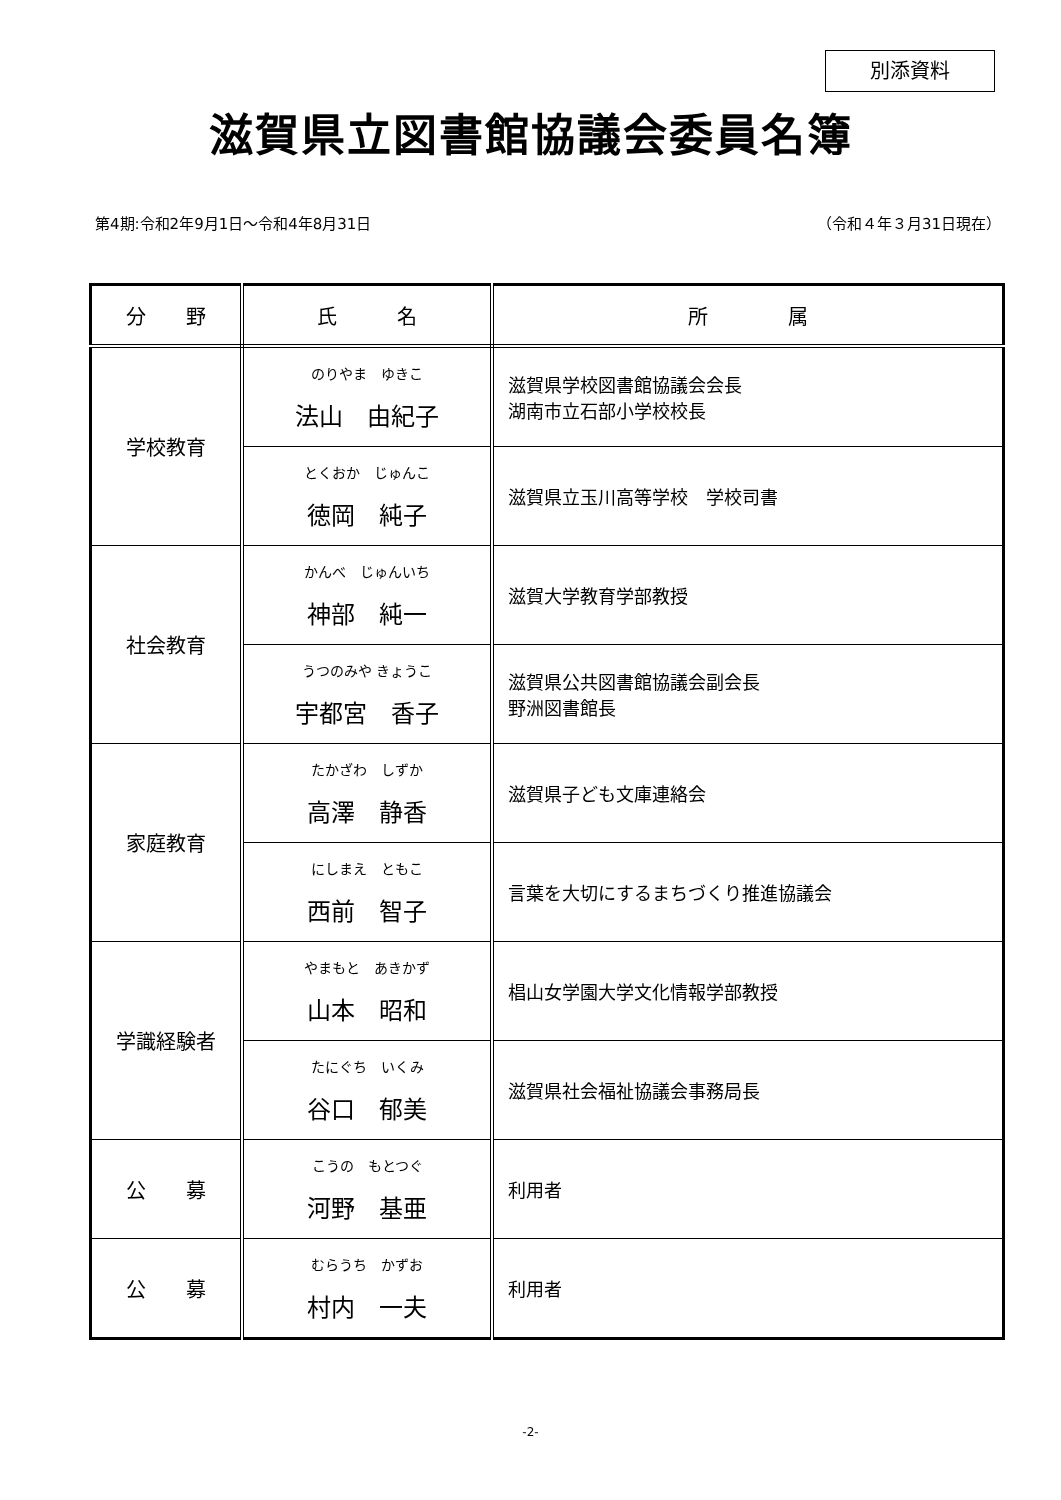別添資料
滋賀県立図書館協議会委員名簿
第4期:令和2年9月1日～令和4年8月31日 （令和４年３月31日現在）
| 分 野 | 氏 名 | 所 属 |
| --- | --- | --- |
| 学校教育 | のりやま ゆきこ 法山 由紀子 | 滋賀県学校図書館協議会会長 湖南市立石部小学校校長 |
| | とくおか じゅんこ 徳岡 純子 | 滋賀県立玉川高等学校 学校司書 |
| 社会教育 | かんべ じゅんいち 神部 純一 | 滋賀大学教育学部教授 |
| | うつのみや きょうこ 宇都宮 香子 | 滋賀県公共図書館協議会副会長 野洲図書館長 |
| 家庭教育 | たかざわ しずか 高澤 静香 | 滋賀県子ども文庫連絡会 |
| | にしまえ ともこ 西前 智子 | 言葉を大切にするまちづくり推進協議会 |
| 学識経験者 | やまもと あきかず 山本 昭和 | 椙山女学園大学文化情報学部教授 |
| | たにぐち いくみ 谷口 郁美 | 滋賀県社会福祉協議会事務局長 |
| 公 募 | こうの もとつぐ 河野 基亜 | 利用者 |
| 公 募 | むらうち かずお 村内 一夫 | 利用者 |
-2-